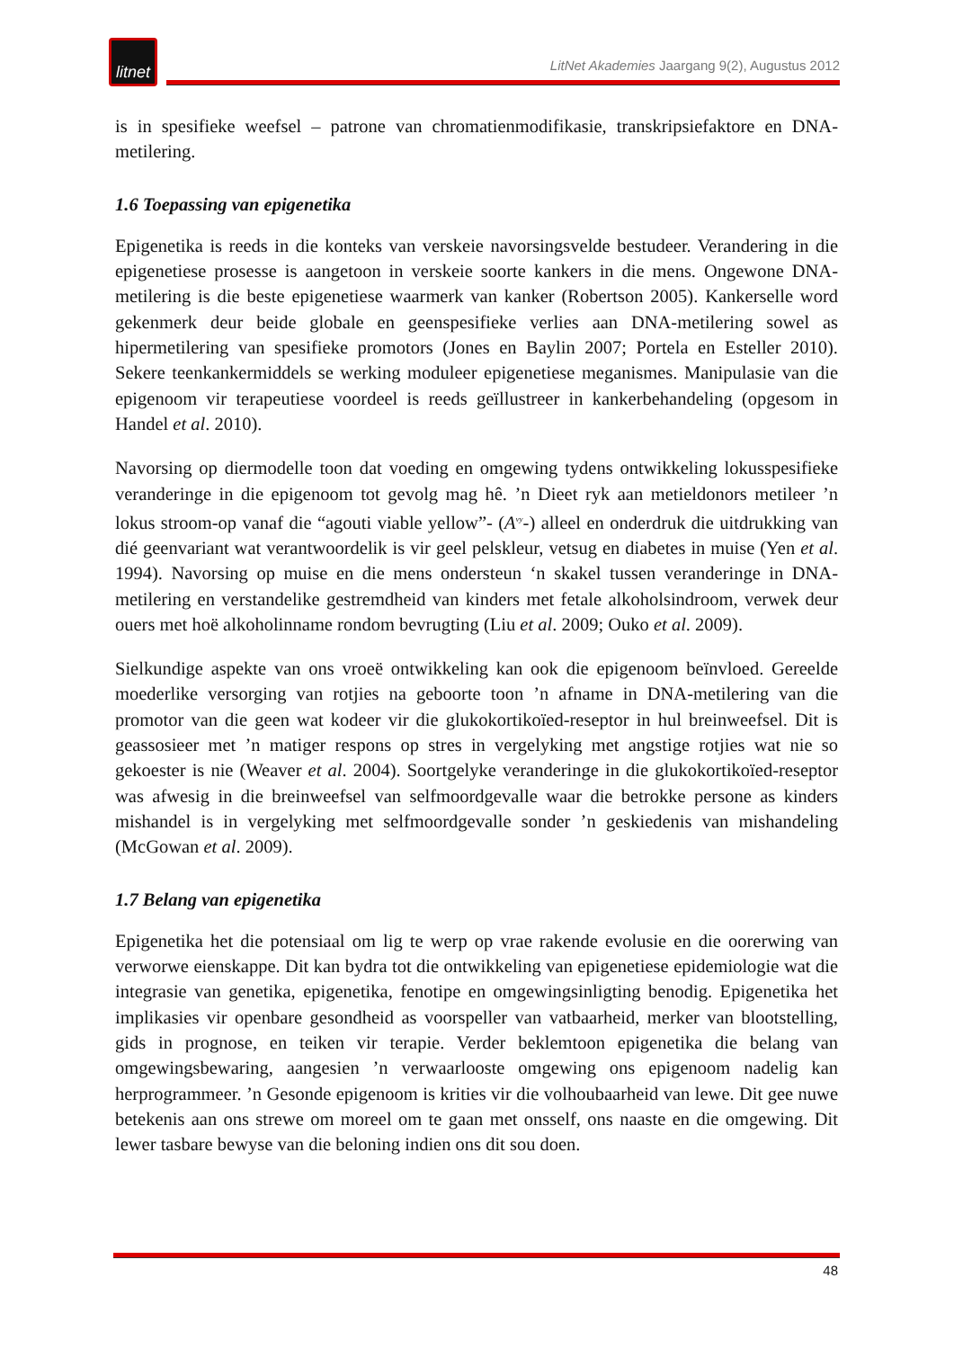litnet
LitNet Akademies Jaargang 9(2), Augustus 2012
is in spesifieke weefsel – patrone van chromatienmodifikasie, transkripsiefaktore en DNA-metilering.
1.6 Toepassing van epigenetika
Epigenetika is reeds in die konteks van verskeie navorsingsvelde bestudeer. Verandering in die epigenetiese prosesse is aangetoon in verskeie soorte kankers in die mens. Ongewone DNA-metilering is die beste epigenetiese waarmerk van kanker (Robertson 2005). Kankerselle word gekenmerk deur beide globale en geenspesifieke verlies aan DNA-metilering sowel as hipermetilering van spesifieke promotors (Jones en Baylin 2007; Portela en Esteller 2010). Sekere teenkankermiddels se werking moduleer epigenetiese meganismes. Manipulasie van die epigenoom vir terapeutiese voordeel is reeds geïllustreer in kankerbehandeling (opgesom in Handel et al. 2010).
Navorsing op diermodelle toon dat voeding en omgewing tydens ontwikkeling lokusspesifieke veranderinge in die epigenoom tot gevolg mag hê. ’n Dieet ryk aan metieldonors metileer ’n lokus stroom-op vanaf die “agouti viable yellow”- (A<sup>vy</sup>-) alleel en onderdruk die uitdrukking van dié geenvariant wat verantwoordelik is vir geel pelskleur, vetsug en diabetes in muise (Yen et al. 1994). Navorsing op muise en die mens ondersteun ‘n skakel tussen veranderinge in DNA-metilering en verstandelike gestremdheid van kinders met fetale alkoholsindroom, verwek deur ouers met hoë alkoholinname rondom bevrugting (Liu et al. 2009; Ouko et al. 2009).
Sielkundige aspekte van ons vroeë ontwikkeling kan ook die epigenoom beïnvloed. Gereelde moederlike versorging van rotjies na geboorte toon ’n afname in DNA-metilering van die promotor van die geen wat kodeer vir die glukokortikoïed-reseptor in hul breinweefsel. Dit is geassosieer met ’n matiger respons op stres in vergelyking met angstige rotjies wat nie so gekoester is nie (Weaver et al. 2004). Soortgelyke veranderinge in die glukokortikoïed-reseptor was afwesig in die breinweefsel van selfmoordgevalle waar die betrokke persone as kinders mishandel is in vergelyking met selfmoordgevalle sonder ’n geskiedenis van mishandeling (McGowan et al. 2009).
1.7 Belang van epigenetika
Epigenetika het die potensiaal om lig te werp op vrae rakende evolusie en die oorerwing van verworwe eienskappe. Dit kan bydra tot die ontwikkeling van epigenetiese epidemiologie wat die integrasie van genetika, epigenetika, fenotipe en omgewingsinligting benodig. Epigenetika het implikasies vir openbare gesondheid as voorspeller van vatbaarheid, merker van blootstelling, gids in prognose, en teiken vir terapie. Verder beklemtoon epigenetika die belang van omgewingsbewaring, aangesien ’n verwaarlooste omgewing ons epigenoom nadelig kan herprogrammeer. ’n Gesonde epigenoom is krities vir die volhoubaarheid van lewe. Dit gee nuwe betekenis aan ons strewe om moreel om te gaan met onsself, ons naaste en die omgewing. Dit lewer tasbare bewyse van die beloning indien ons dit sou doen.
48